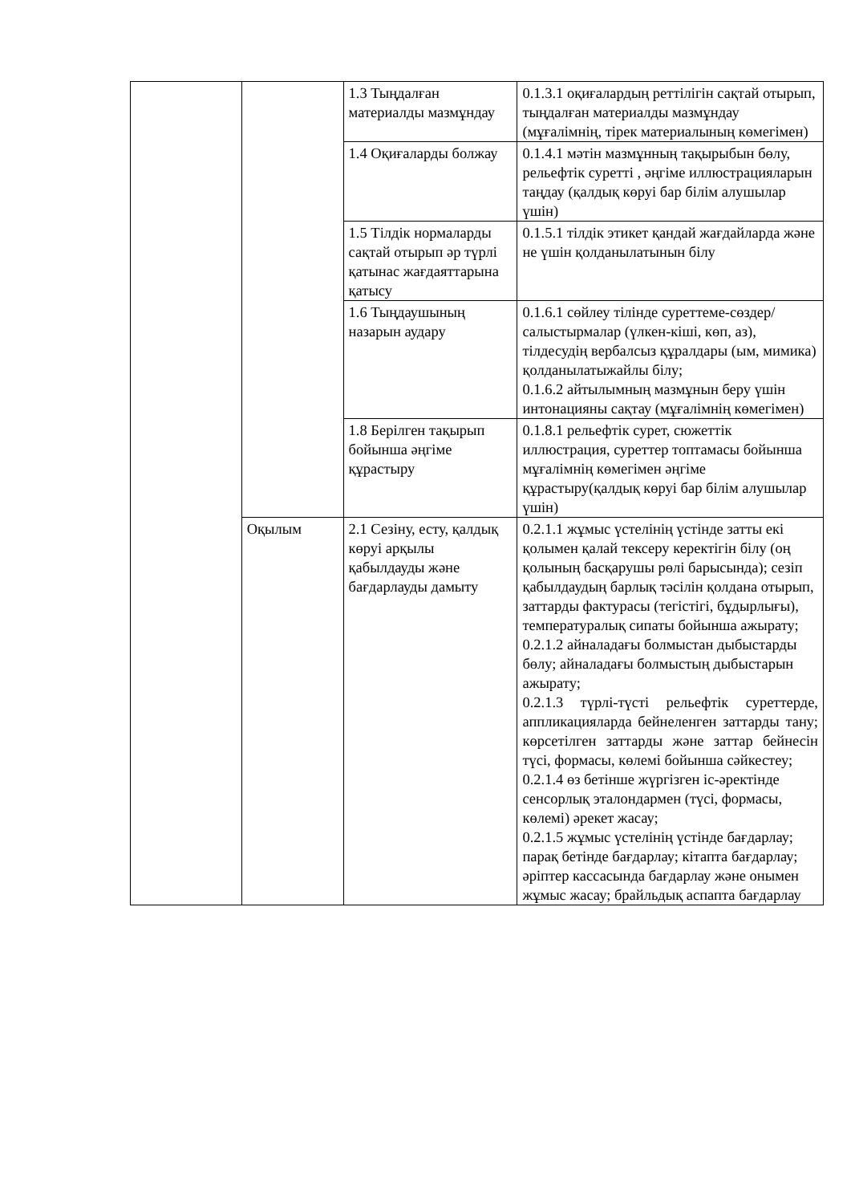| | | 1.3 Тыңдалған материалды мазмұндау | 0.1.3.1 оқиғалардың реттілігін сақтай отырып, тыңдалған материалды мазмұндау (мұғалімнің, тірек материалының көмегімен) |
| | | 1.4 Оқиғаларды болжау | 0.1.4.1 мәтін мазмұнның тақырыбын бөлу, рельефтік суретті , әңгіме иллюстрацияларын таңдау (қалдық көруі бар білім алушылар үшін) |
| | | 1.5 Тілдік нормаларды сақтай отырып әр түрлі қатынас жағдаяттарына қатысу | 0.1.5.1 тілдік этикет қандай жағдайларда және не үшін қолданылатынын білу |
| | | 1.6 Тыңдаушының назарын аудару | 0.1.6.1 сөйлеу тілінде суреттеме-сөздер/ салыстырмалар (үлкен-кіші, көп, аз), тілдесудің вербалсыз құралдары (ым, мимика) қолданылатыжайлы білу; 0.1.6.2 айтылымның мазмұнын беру үшін интонацияны сақтау (мұғалімнің көмегімен) |
| | | 1.8 Берілген тақырып бойынша әңгіме құрастыру | 0.1.8.1 рельефтік сурет, сюжеттік иллюстрация, суреттер топтамасы бойынша мұғалімнің көмегімен әңгіме құрастыру(қалдық көруі бар білім алушылар үшін) |
| | Оқылым | 2.1 Сезіну, есту, қалдық көруі арқылы қабылдауды және бағдарлауды дамыту | 0.2.1.1 жұмыс үстелінің үстінде затты екі қолымен қалай тексеру керектігін білу (оң қолының басқарушы рөлі барысында); сезіп қабылдаудың барлық тәсілін қолдана отырып, заттарды фактурасы (тегістігі, бұдырлығы), температуралық сипаты бойынша ажырату; 0.2.1.2 айналадағы болмыстан дыбыстарды бөлу; айналадағы болмыстың дыбыстарын ажырату; 0.2.1.3 түрлі-түсті рельефтік суреттерде, аппликацияларда бейнеленген заттарды тану; көрсетілген заттарды және заттар бейнесін түсі, формасы, көлемі бойынша сәйкестеу; 0.2.1.4 өз бетінше жүргізген іс-әректінде сенсорлық эталондармен (түсі, формасы, көлемі) әрекет жасау; 0.2.1.5 жұмыс үстелінің үстінде бағдарлау; парақ бетінде бағдарлау; кітапта бағдарлау; әріптер кассасында бағдарлау және онымен жұмыс жасау; брайльдық аспапта бағдарлау |